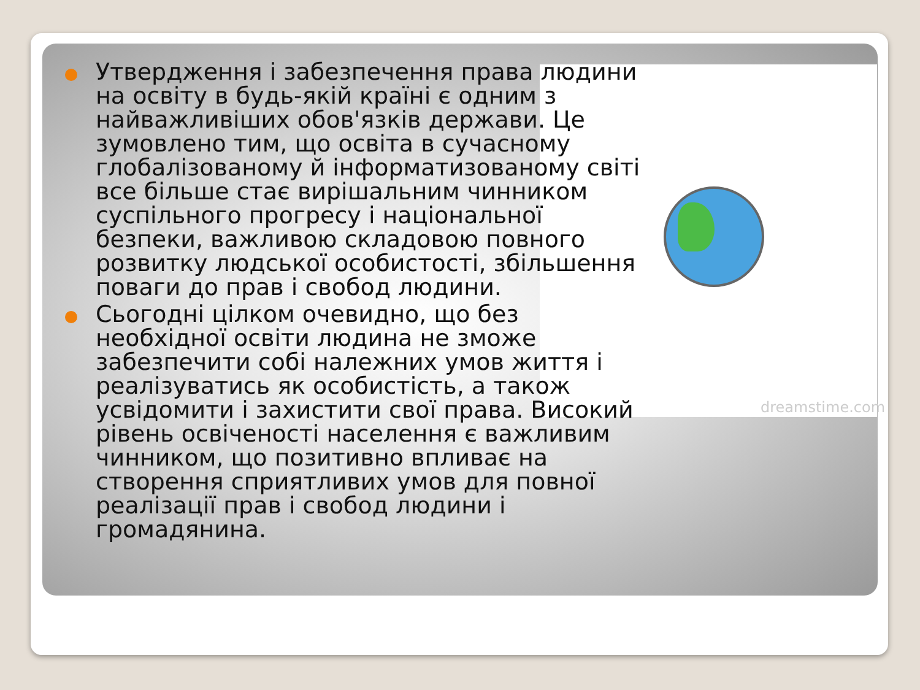dreamstime.com
Утвердження і забезпечення права людини на освіту в будь-якій країні є одним з найважливіших обов'язків держави. Це зумовлено тим, що освіта в сучасному глобалізованому й інформатизованому світі все більше стає вирішальним чинником суспільного прогресу і національної безпеки, важливою складовою повного розвитку людської особистості, збільшення поваги до прав і свобод людини.
Сьогодні цілком очевидно, що без необхідної освіти людина не зможе забезпечити собі належних умов життя і реалізуватись як особистість, а також усвідомити і захистити свої права. Високий рівень освіченості населення є важливим чинником, що позитивно впливає на створення сприятливих умов для повної реалізації прав і свобод людини і громадянина.